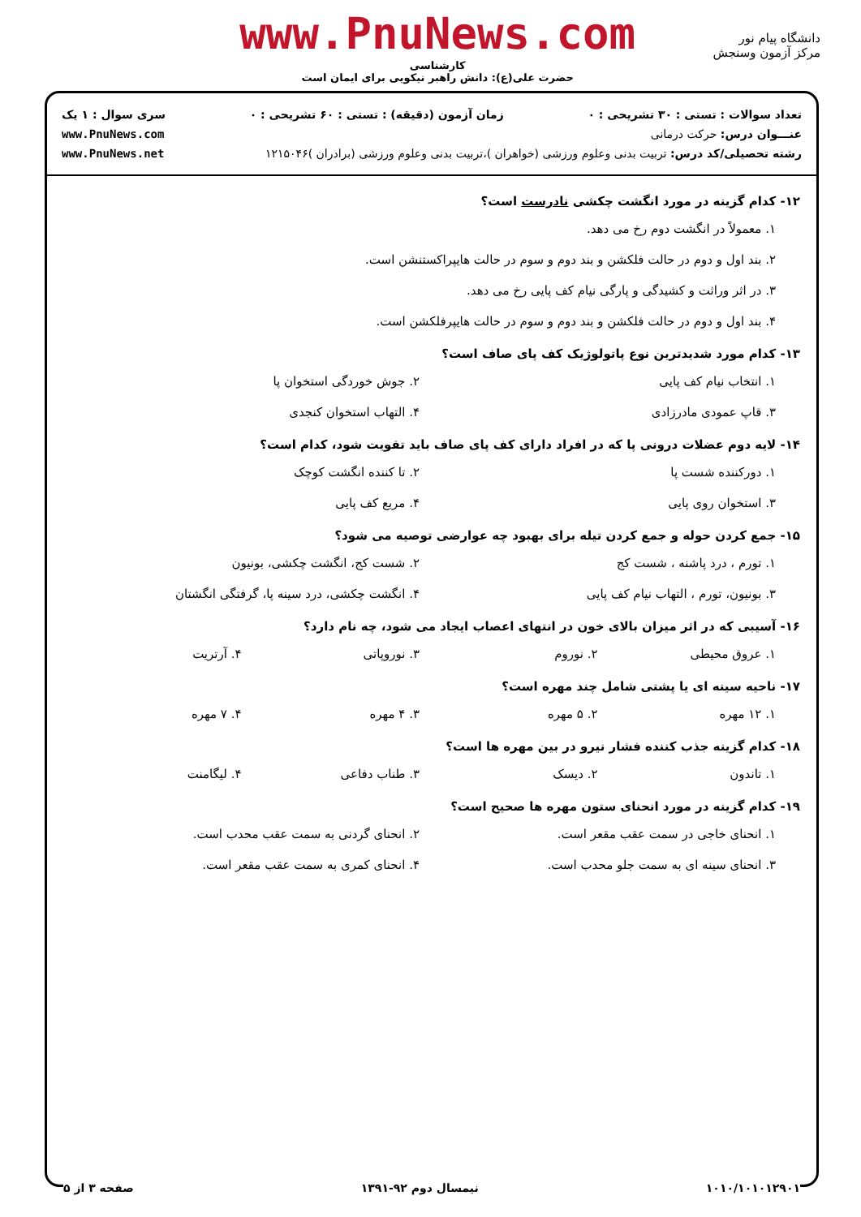دانشگاه پیام نور
مرکز آزمون وسنجش
www.PnuNews.com
کارشناسی
حضرت علی(ع): دانش راهبر نیکویی برای ایمان است
تعداد سوالات : تستی : ۳۰ تشریحی : ۰ زمان آزمون (دقیقه) : تستی : ۶۰ تشریحی : ۰ سری سوال : ۱ یک
عنـــوان درس: حرکت درمانی www.PnuNews.com
رشته تحصیلی/کد درس: تربیت بدنی وعلوم ورزشی (خواهران )،تربیت بدنی وعلوم ورزشی (برادران )۱۲۱۵۰۴۶ www.PnuNews.net
۱۲- کدام گزینه در مورد انگشت چکشی نادرست است؟
۱. معمولاً در انگشت دوم رخ می دهد.
۲. بند اول و دوم در حالت فلکشن و بند دوم و سوم در حالت هایپراکستنشن است.
۳. در اثر وراثت و کشیدگی و پارگی نیام کف پایی رخ می دهد.
۴. بند اول و دوم در حالت فلکشن و بند دوم و سوم در حالت هایپرفلکشن است.
۱۳- کدام مورد شدیدترین نوع پاتولوژیک کف پای صاف است؟
۱. انتخاب نیام کف پایی ۲. جوش خوردگی استخوان پا ۳. قاپ عمودی مادرزادی ۴. التهاب استخوان کنجدی
۱۴- لایه دوم عضلات درونی پا که در افراد دارای کف پای صاف باید تقویت شود، کدام است؟
۱. دورکننده شست پا ۲. تا کننده انگشت کوچک ۳. استخوان روی پایی ۴. مربع کف پایی
۱۵- جمع کردن حوله و جمع کردن تیله برای بهبود چه عوارضی توصیه می شود؟
۱. تورم ، درد پاشنه ، شست کج ۲. شست کج، انگشت چکشی، بونیون ۳. بونیون، تورم ، التهاب نیام کف پایی ۴. انگشت چکشی، درد سینه پا، گرفتگی انگشتان
۱۶- آسیبی که در اثر میزان بالای خون در انتهای اعصاب ایجاد می شود، چه نام دارد؟
۱. عروق محیطی ۲. نوروم ۳. نوروپاتی ۴. آرتریت
۱۷- ناحیه سینه ای یا پشتی شامل چند مهره است؟
۱. ۱۲ مهره ۲. ۵ مهره ۳. ۴ مهره ۴. ۷ مهره
۱۸- کدام گزینه جذب کننده فشار نیرو در بین مهره ها است؟
۱. تاندون ۲. دیسک ۳. طناب دفاعی ۴. لیگامنت
۱۹- کدام گزینه در مورد انحنای ستون مهره ها صحیح است؟
۱. انحنای خاجی در سمت عقب مقعر است. ۲. انحنای گردنی به سمت عقب محدب است. ۳. انحنای سینه ای به سمت جلو محدب است. ۴. انحنای کمری به سمت عقب مقعر است.
۱۰۱۰/۱۰۱۰۱۲۹۰۱ نیمسال دوم ۹۲-۱۳۹۱ صفحه ۳ از ۵